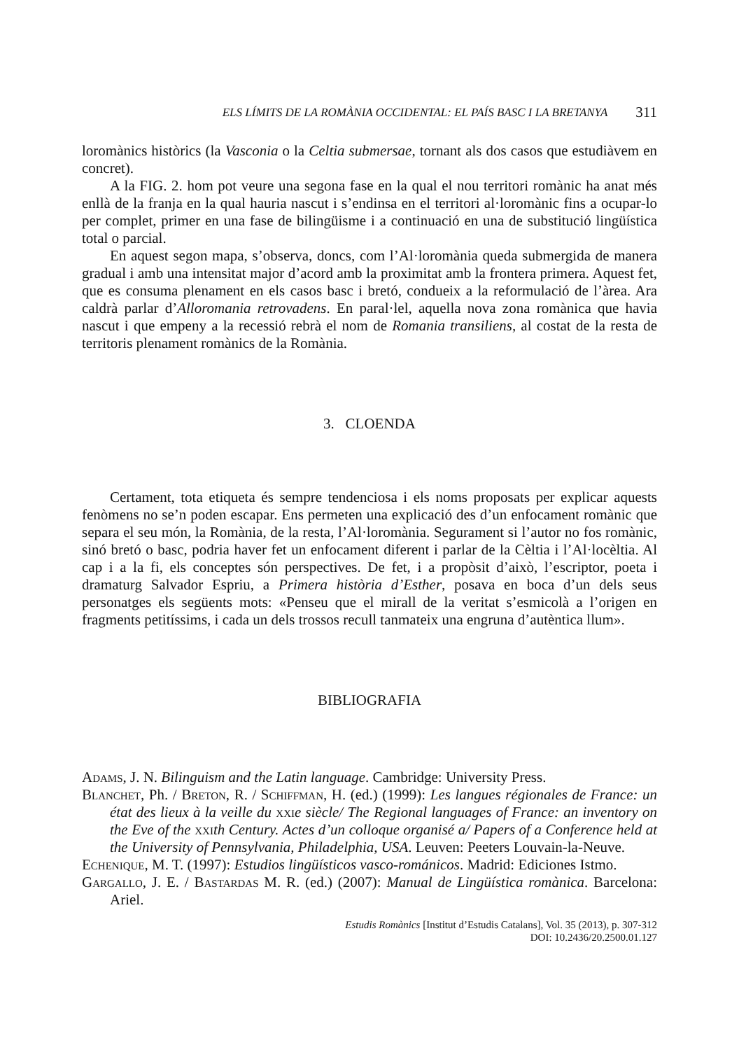ELS LÍMITS DE LA ROMÀNIA OCCIDENTAL: EL PAÍS BASC I LA BRETANYA 311
loromànics històrics (la Vasconia o la Celtia submersae, tornant als dos casos que estudiàvem en concret).
A la FIG. 2. hom pot veure una segona fase en la qual el nou territori romànic ha anat més enllà de la franja en la qual hauria nascut i s’endinsa en el territori al·loromànic fins a ocupar-lo per complet, primer en una fase de bilingüisme i a continuació en una de substitució lingüística total o parcial.
En aquest segon mapa, s’observa, doncs, com l’Al·loromània queda submergida de manera gradual i amb una intensitat major d’acord amb la proximitat amb la frontera primera. Aquest fet, que es consuma plenament en els casos basc i bretó, condueix a la reformulació de l’àrea. Ara caldrà parlar d’Alloromania retrovadens. En paral·lel, aquella nova zona romànica que havia nascut i que empeny a la recessió rebrà el nom de Romania transiliens, al costat de la resta de territoris plenament romànics de la Romània.
3. CLOENDA
Certament, tota etiqueta és sempre tendenciosa i els noms proposats per explicar aquests fenòmens no se’n poden escapar. Ens permeten una explicació des d’un enfocament romànic que separa el seu món, la Romània, de la resta, l’Al·loromània. Segurament si l’autor no fos romànic, sinó bretó o basc, podria haver fet un enfocament diferent i parlar de la Cèltia i l’Al·locèltia. Al cap i a la fi, els conceptes són perspectives. De fet, i a propòsit d’això, l’escriptor, poeta i dramaturg Salvador Espriu, a Primera història d’Esther, posava en boca d’un dels seus personatges els següents mots: «Penseu que el mirall de la veritat s’esmicolà a l’origen en fragments petitíssims, i cada un dels trossos recull tanmateix una engruna d’autèntica llum».
BIBLIOGRAFIA
Adams, J. N. Bilinguism and the Latin language. Cambridge: University Press.
Blanchet, Ph. / Breton, R. / Schiffman, H. (ed.) (1999): Les langues régionales de France: un état des lieux à la veille du xxi e siècle/ The Regional languages of France: an inventory on the Eve of the xxi th Century. Actes d’un colloque organisé a/ Papers of a Conference held at the University of Pennsylvania, Philadelphia, USA. Leuven: Peeters Louvain-la-Neuve.
Echenique, M. T. (1997): Estudios lingüísticos vasco-románicos. Madrid: Ediciones Istmo.
Gargallo, J. E. / Bastardas M. R. (ed.) (2007): Manual de Lingüística romànica. Barcelona: Ariel.
Estudis Romànics [Institut d’Estudis Catalans], Vol. 35 (2013), p. 307-312
DOI: 10.2436/20.2500.01.127